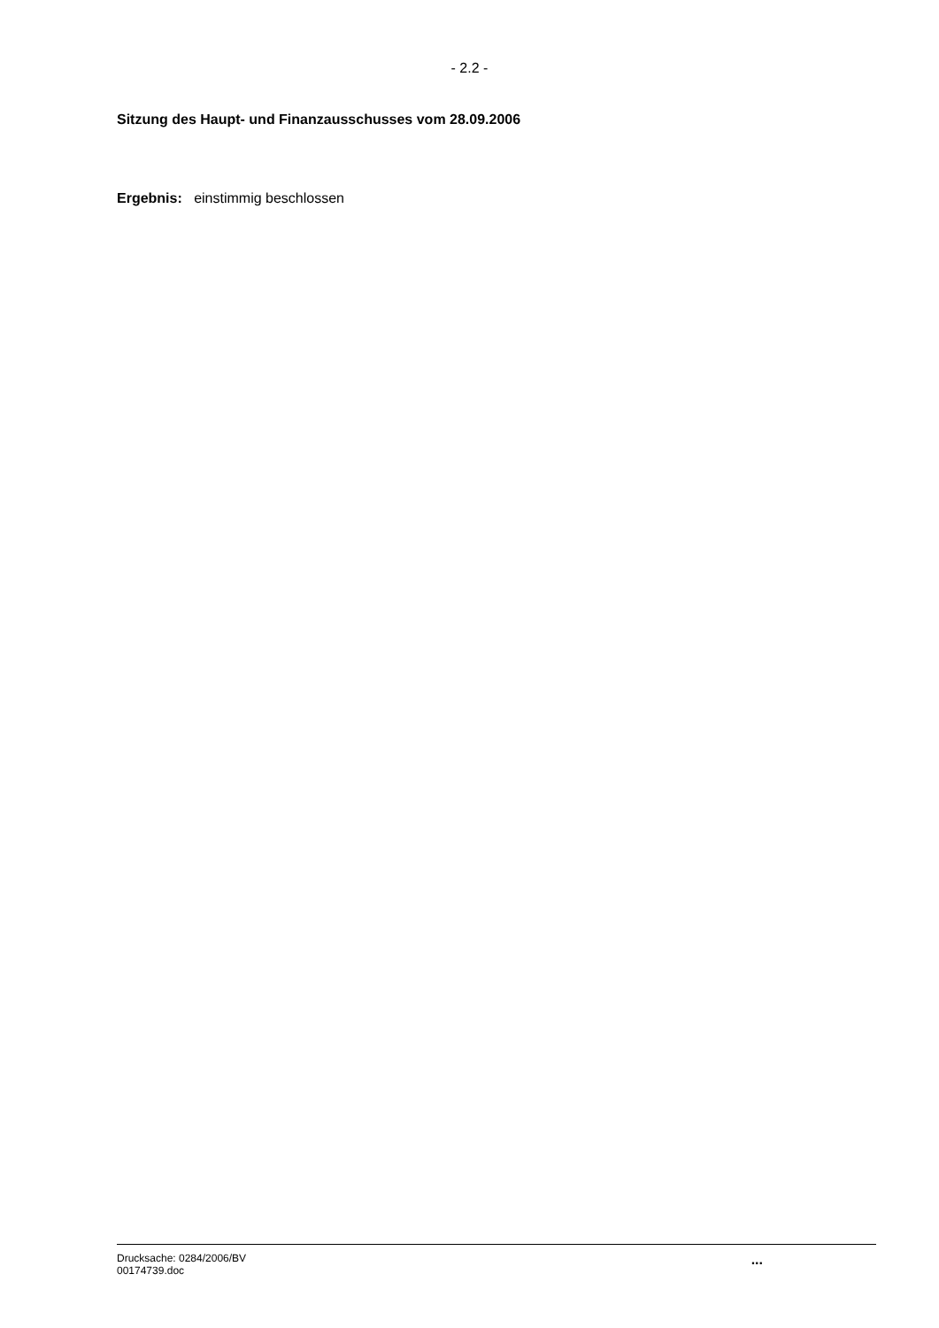- 2.2 -
Sitzung des Haupt- und Finanzausschusses vom 28.09.2006
Ergebnis: einstimmig beschlossen
Drucksache: 0284/2006/BV
00174739.doc
...